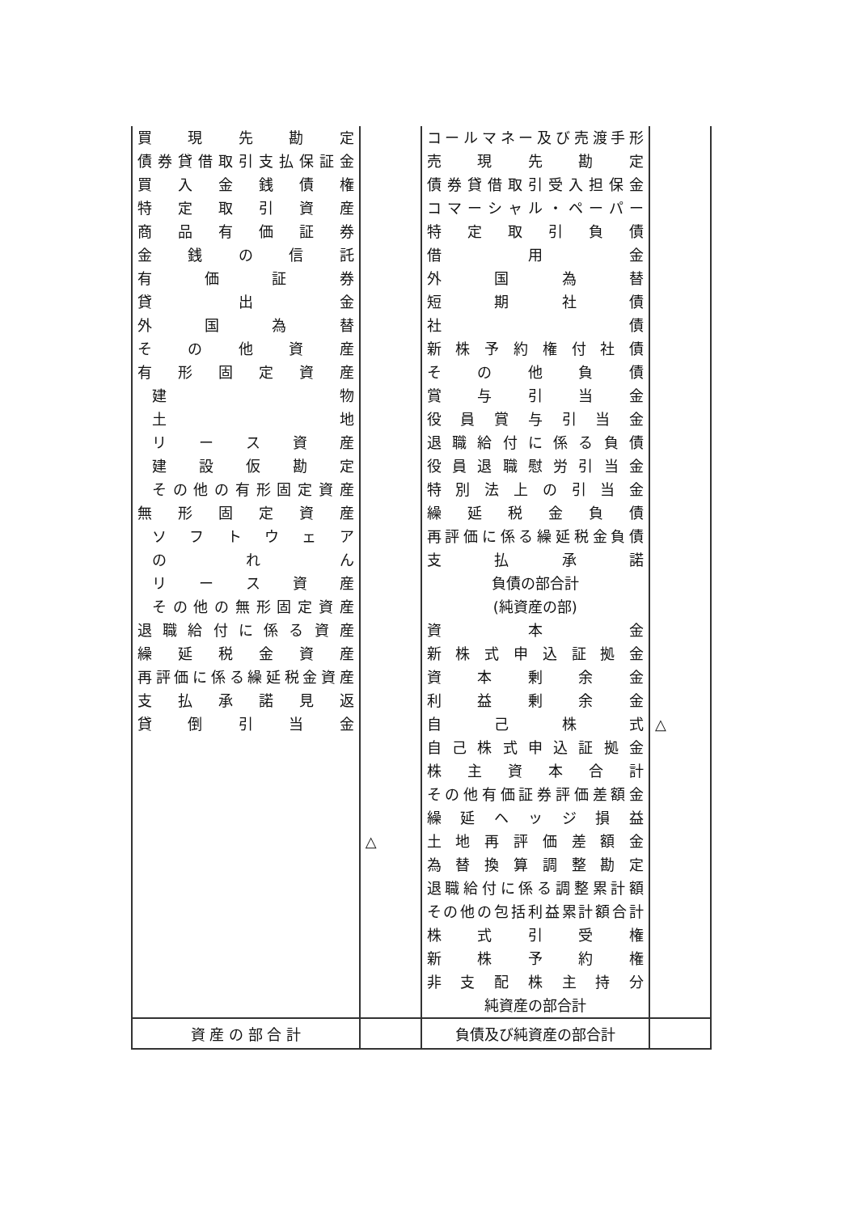| 買 現 先 勘 定 債券貸借取引支払保証金 買 入 金 銭 債 権 特 定 取 引 資 産 商 品 有 価 証 券 金 銭 の 信 託 有 価 証 券 貸 出 金 外 国 為 替 そ の 他 資 産 有 形 固 定 資 産 建 物 土 地 リ ー ス 資 産 建 設 仮 勘 定 その他の有形固定資産 無 形 固 定 資 産 ソ フ ト ウ ェ ア の れ ん リ ー ス 資 産 その他の無形固定資産 退職給付に係る資産 繰 延 税 金 資 産 再評価に係る繰延税金資産 支 払 承 諾 見 返 貸 倒 引 当 金 | △ | コールマネー及び売渡手形 売 現 先 勘 定 債券貸借取引受入担保金 コマーシャル・ペーパー 特 定 取 引 負 債 借 用 金 外 国 為 替 短 期 社 債 社 債 新 株 予 約 権 付 社 債 そ の 他 負 債 賞 与 引 当 金 役 員 賞 与 引 当 金 退職給付に係る負債 役員退職慰労引当金 特別法上の引当金 繰 延 税 金 負 債 再評価に係る繰延税金負債 支 払 承 諾 負債の部合計 (純資産の部) 資 本 金 新株式申込証拠金 資 本 剰 余 金 利 益 剰 余 金 自 己 株 式 自己株式申込証拠金 株 主 資 本 合 計 その他有価証券評価差額金 繰 延 ヘ ッ ジ 損 益 土 地 再 評 価 差 額 金 為 替 換 算 調 整 勘 定 退職給付に係る調整累計額 その他の包括利益累計額合計 株 式 引 受 権 新 株 予 約 権 非 支 配 株 主 持 分 純資産の部合計 | △ |
| 資 産 の 部 合 計 | | 負債及び純資産の部合計 | |